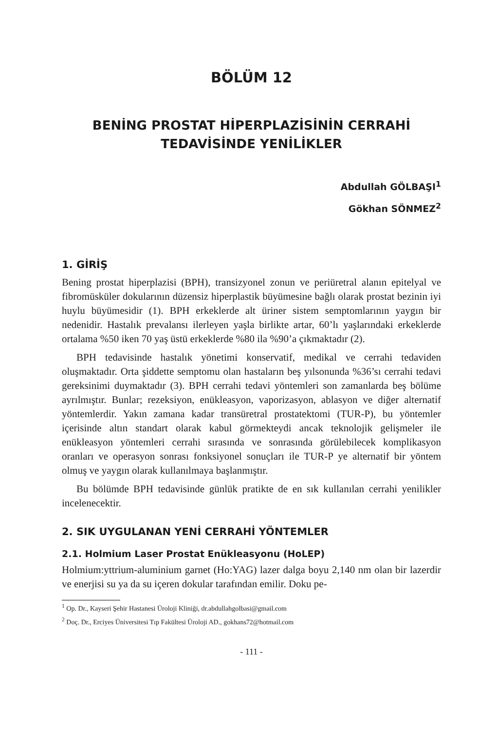BÖLÜM 12
BENİNG PROSTAT HİPERPLAZİSİNİN CERRAHİ
TEDAVİSİNDE YENİLİKLER
Abdullah GÖLBAŞI<sup>1</sup>
Gökhan SÖNMEZ<sup>2</sup>
1. GİRİŞ
Bening prostat hiperplazisi (BPH), transizyonel zonun ve periüretral alanın epitelyal ve fibromüsküler dokularının düzensiz hiperplastik büyümesine bağlı olarak prostat bezinin iyi huylu büyümesidir (1). BPH erkeklerde alt üriner sistem semptomlarının yaygın bir nedenidir. Hastalık prevalansı ilerleyen yaşla birlikte artar, 60’lı yaşlarındaki erkeklerde ortalama %50 iken 70 yaş üstü erkeklerde %80 ila %90’a çıkmaktadır (2).
BPH tedavisinde hastalık yönetimi konservatif, medikal ve cerrahi tedaviden oluşmaktadır. Orta şiddette semptomu olan hastaların beş yılsonunda %36’sı cerrahi tedavi gereksinimi duymaktadır (3). BPH cerrahi tedavi yöntemleri son zamanlarda beş bölüme ayrılmıştır. Bunlar; rezeksiyon, enükleasyon, vaporizasyon, ablasyon ve diğer alternatif yöntemlerdir. Yakın zamana kadar transüretral prostatektomi (TUR-P), bu yöntemler içerisinde altın standart olarak kabul görmekteydi ancak teknolojik gelişmeler ile enükleasyon yöntemleri cerrahi sırasında ve sonrasında görülebilecek komplikasyon oranları ve operasyon sonrası fonksiyonel sonuçları ile TUR-P ye alternatif bir yöntem olmuş ve yaygın olarak kullanılmaya başlanmıştır.
Bu bölümde BPH tedavisinde günlük pratikte de en sık kullanılan cerrahi yenilikler incelenecektir.
2. SIK UYGULANAN YENİ CERRAHİ YÖNTEMLER
2.1. Holmium Laser Prostat Enükleasyonu (HoLEP)
Holmium:yttrium-aluminium garnet (Ho:YAG) lazer dalga boyu 2,140 nm olan bir lazerdir ve enerjisi su ya da su içeren dokular tarafından emilir. Doku pe-
<sup>1</sup> Op. Dr., Kayseri Şehir Hastanesi Üroloji Kliniği, dr.abdullahgolbasi@gmail.com
<sup>2</sup> Doç. Dr., Erciyes Üniversitesi Tıp Fakültesi Üroloji AD., gokhans72@hotmail.com
- 111 -